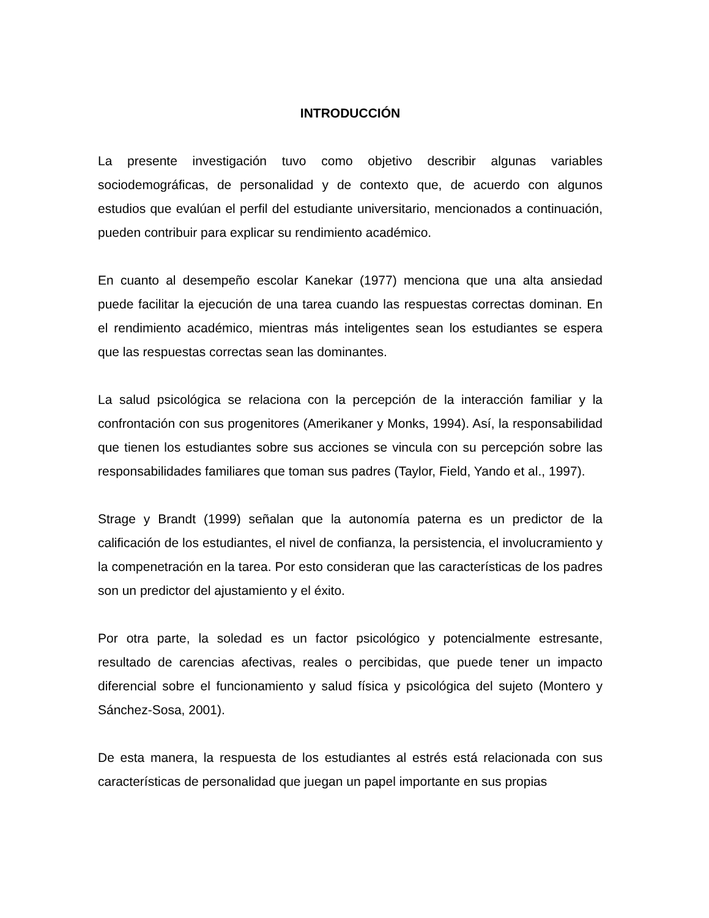INTRODUCCIÓN
La presente investigación tuvo como objetivo describir algunas variables sociodemográficas, de personalidad y de contexto que, de acuerdo con algunos estudios que evalúan el perfil del estudiante universitario, mencionados a continuación, pueden contribuir para explicar su rendimiento académico.
En cuanto al desempeño escolar Kanekar (1977) menciona que una alta ansiedad puede facilitar la ejecución de una tarea cuando las respuestas correctas dominan. En el rendimiento académico, mientras más inteligentes sean los estudiantes se espera que las respuestas correctas sean las dominantes.
La salud psicológica se relaciona con la percepción de la interacción familiar y la confrontación con sus progenitores (Amerikaner y Monks, 1994). Así, la responsabilidad que tienen los estudiantes sobre sus acciones se vincula con su percepción sobre las responsabilidades familiares que toman sus padres (Taylor, Field, Yando et al., 1997).
Strage y Brandt (1999) señalan que la autonomía paterna es un predictor de la calificación de los estudiantes, el nivel de confianza, la persistencia, el involucramiento y la compenetración en la tarea. Por esto consideran que las características de los padres son un predictor del ajustamiento y el éxito.
Por otra parte, la soledad es un factor psicológico y potencialmente estresante, resultado de carencias afectivas, reales o percibidas, que puede tener un impacto diferencial sobre el funcionamiento y salud física y psicológica del sujeto (Montero y Sánchez-Sosa, 2001).
De esta manera, la respuesta de los estudiantes al estrés está relacionada con sus características de personalidad que juegan un papel importante en sus propias